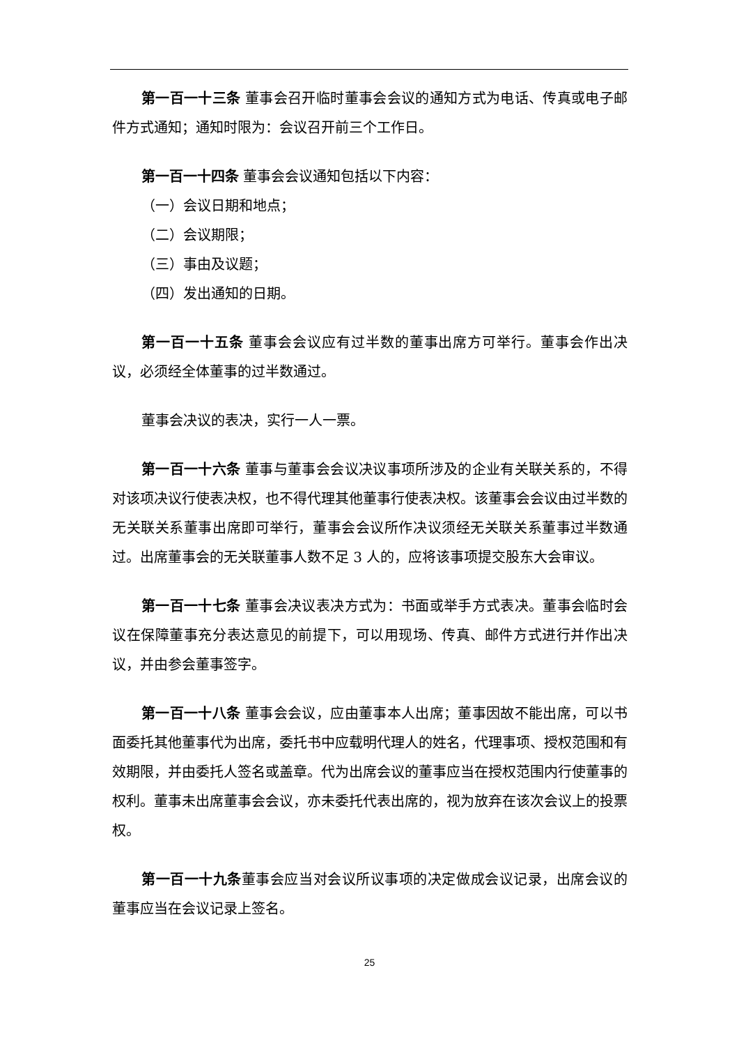第一百一十三条 董事会召开临时董事会会议的通知方式为电话、传真或电子邮件方式通知；通知时限为：会议召开前三个工作日。
第一百一十四条 董事会会议通知包括以下内容：
（一）会议日期和地点；
（二）会议期限；
（三）事由及议题；
（四）发出通知的日期。
第一百一十五条 董事会会议应有过半数的董事出席方可举行。董事会作出决议，必须经全体董事的过半数通过。
董事会决议的表决，实行一人一票。
第一百一十六条 董事与董事会会议决议事项所涉及的企业有关联关系的，不得对该项决议行使表决权，也不得代理其他董事行使表决权。该董事会会议由过半数的无关联关系董事出席即可举行，董事会会议所作决议须经无关联关系董事过半数通过。出席董事会的无关联董事人数不足 3 人的，应将该事项提交股东大会审议。
第一百一十七条 董事会决议表决方式为：书面或举手方式表决。董事会临时会议在保障董事充分表达意见的前提下，可以用现场、传真、邮件方式进行并作出决议，并由参会董事签字。
第一百一十八条 董事会会议，应由董事本人出席；董事因故不能出席，可以书面委托其他董事代为出席，委托书中应载明代理人的姓名，代理事项、授权范围和有效期限，并由委托人签名或盖章。代为出席会议的董事应当在授权范围内行使董事的权利。董事未出席董事会会议，亦未委托代表出席的，视为放弃在该次会议上的投票权。
第一百一十九条董事会应当对会议所议事项的决定做成会议记录，出席会议的董事应当在会议记录上签名。
25